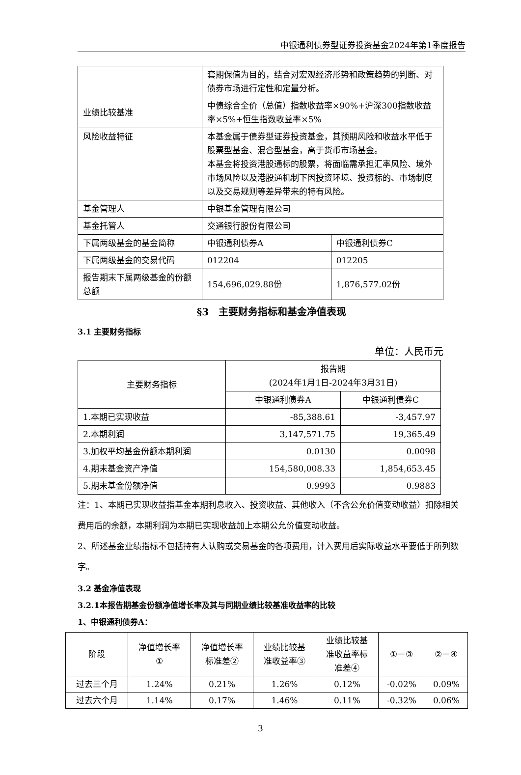中银通利债券型证券投资基金2024年第1季度报告
| | 套期保值为目的，结合对宏观经济形势和政策趋势的判断、对债券市场进行定性和定量分析。 | |
| 业绩比较基准 | 中债综合全价（总值）指数收益率×90%+沪深300指数收益率×5%+恒生指数收益率×5% | |
| 风险收益特征 | 本基金属于债券型证券投资基金，其预期风险和收益水平低于股票型基金、混合型基金，高于货币市场基金。 本基金将投资港股通标的股票，将面临需承担汇率风险、境外市场风险以及港股通机制下因投资环境、投资标的、市场制度以及交易规则等差异带来的特有风险。 | |
| 基金管理人 | 中银基金管理有限公司 | |
| 基金托管人 | 交通银行股份有限公司 | |
| 下属两级基金的基金简称 | 中银通利债券A | 中银通利债券C |
| 下属两级基金的交易代码 | 012204 | 012205 |
| 报告期末下属两级基金的份额总额 | 154,696,029.88份 | 1,876,577.02份 |
§3　主要财务指标和基金净值表现
3.1 主要财务指标
单位：人民币元
| 主要财务指标 | 报告期 (2024年1月1日-2024年3月31日) | |
| | 中银通利债券A | 中银通利债券C |
| 1.本期已实现收益 | -85,388.61 | -3,457.97 |
| 2.本期利润 | 3,147,571.75 | 19,365.49 |
| 3.加权平均基金份额本期利润 | 0.0130 | 0.0098 |
| 4.期末基金资产净值 | 154,580,008.33 | 1,854,653.45 |
| 5.期末基金份额净值 | 0.9993 | 0.9883 |
注：1、本期已实现收益指基金本期利息收入、投资收益、其他收入（不含公允价值变动收益）扣除相关费用后的余额，本期利润为本期已实现收益加上本期公允价值变动收益。
2、所述基金业绩指标不包括持有人认购或交易基金的各项费用，计入费用后实际收益水平要低于所列数字。
3.2 基金净值表现
3.2.1本报告期基金份额净值增长率及其与同期业绩比较基准收益率的比较
1、中银通利债券A：
| 阶段 | 净值增长率 ① | 净值增长率 标准差② | 业绩比较基 准收益率③ | 业绩比较基 准收益率标 准差④ | ①－③ | ②－④ |
| 过去三个月 | 1.24% | 0.21% | 1.26% | 0.12% | -0.02% | 0.09% |
| 过去六个月 | 1.14% | 0.17% | 1.46% | 0.11% | -0.32% | 0.06% |
3